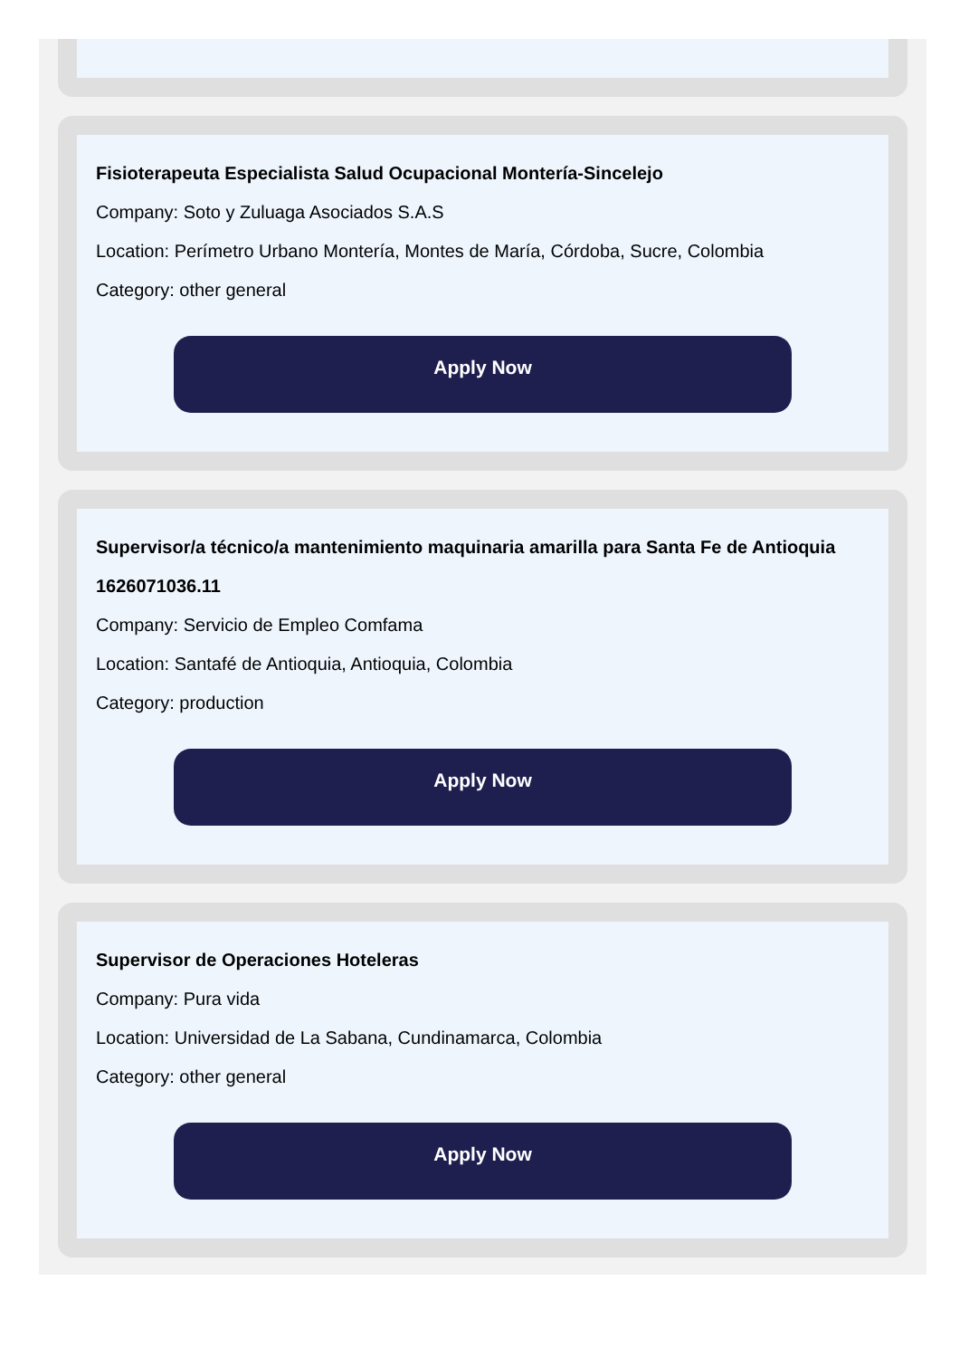Fisioterapeuta Especialista Salud Ocupacional Montería-Sincelejo
Company: Soto y Zuluaga Asociados S.A.S
Location: Perímetro Urbano Montería, Montes de María, Córdoba, Sucre, Colombia
Category: other general
Apply Now
Supervisor/a técnico/a mantenimiento maquinaria amarilla para Santa Fe de Antioquia 1626071036.11
Company: Servicio de Empleo Comfama
Location: Santafé de Antioquia, Antioquia, Colombia
Category: production
Apply Now
Supervisor de Operaciones Hoteleras
Company: Pura vida
Location: Universidad de La Sabana, Cundinamarca, Colombia
Category: other general
Apply Now